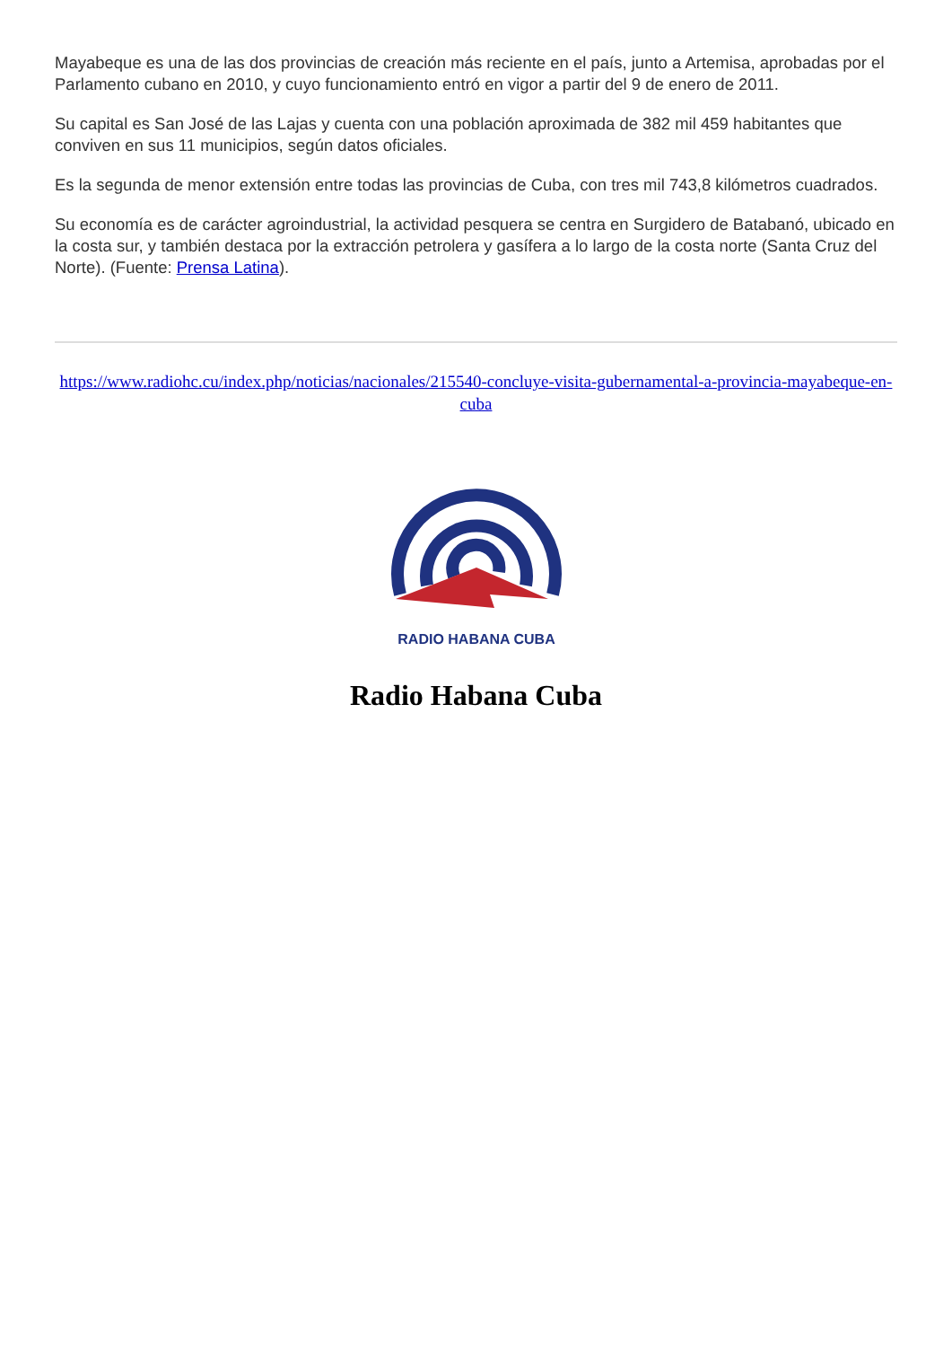Mayabeque es una de las dos provincias de creación más reciente en el país, junto a Artemisa, aprobadas por el Parlamento cubano en 2010, y cuyo funcionamiento entró en vigor a partir del 9 de enero de 2011.
Su capital es San José de las Lajas y cuenta con una población aproximada de 382 mil 459 habitantes que conviven en sus 11 municipios, según datos oficiales.
Es la segunda de menor extensión entre todas las provincias de Cuba, con tres mil 743,8 kilómetros cuadrados.
Su economía es de carácter agroindustrial, la actividad pesquera se centra en Surgidero de Batabanó, ubicado en la costa sur, y también destaca por la extracción petrolera y gasífera a lo largo de la costa norte (Santa Cruz del Norte). (Fuente: Prensa Latina).
https://www.radiohc.cu/index.php/noticias/nacionales/215540-concluye-visita-gubernamental-a-provincia-mayabeque-en-cuba
RADIO HABANA CUBA
Radio Habana Cuba